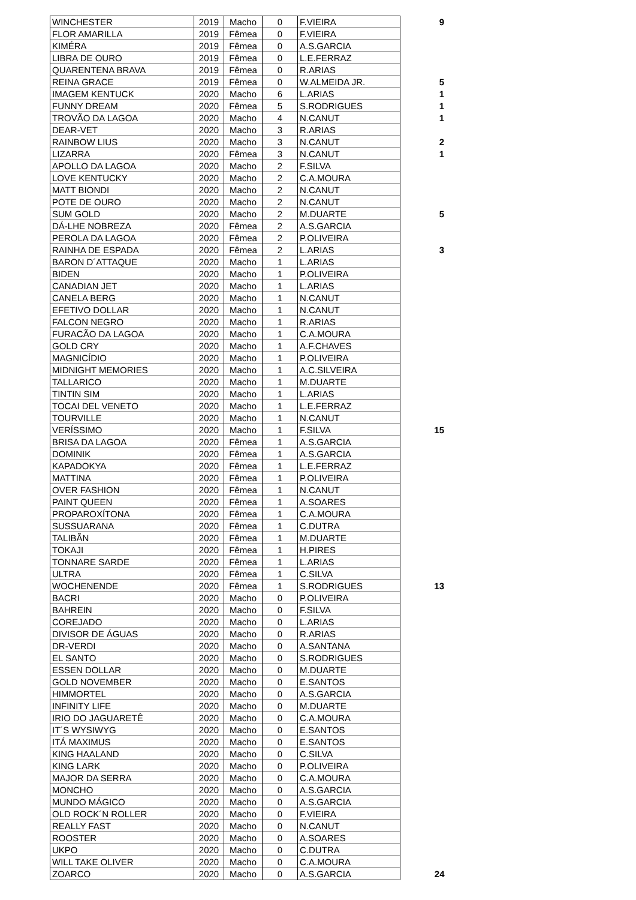| WINCHESTER | 2019 | Macho | 0 | F.VIEIRA | 9 |
| FLOR AMARILLA | 2019 | Fêmea | 0 | F.VIEIRA | |
| KIMÉRA | 2019 | Fêmea | 0 | A.S.GARCIA | |
| LIBRA DE OURO | 2019 | Fêmea | 0 | L.E.FERRAZ | |
| QUARENTENA BRAVA | 2019 | Fêmea | 0 | R.ARIAS | |
| REINA GRACE | 2019 | Fêmea | 0 | W.ALMEIDA JR. | 5 |
| IMAGEM KENTUCK | 2020 | Macho | 6 | L.ARIAS | 1 |
| FUNNY DREAM | 2020 | Fêmea | 5 | S.RODRIGUES | 1 |
| TROVÃO DA LAGOA | 2020 | Macho | 4 | N.CANUT | 1 |
| DEAR-VET | 2020 | Macho | 3 | R.ARIAS | |
| RAINBOW LIUS | 2020 | Macho | 3 | N.CANUT | 2 |
| LIZARRA | 2020 | Fêmea | 3 | N.CANUT | 1 |
| APOLLO DA LAGOA | 2020 | Macho | 2 | F.SILVA | |
| LOVE KENTUCKY | 2020 | Macho | 2 | C.A.MOURA | |
| MATT BIONDI | 2020 | Macho | 2 | N.CANUT | |
| POTE DE OURO | 2020 | Macho | 2 | N.CANUT | |
| SUM GOLD | 2020 | Macho | 2 | M.DUARTE | 5 |
| DÁ-LHE NOBREZA | 2020 | Fêmea | 2 | A.S.GARCIA | |
| PEROLA DA LAGOA | 2020 | Fêmea | 2 | P.OLIVEIRA | |
| RAINHA DE ESPADA | 2020 | Fêmea | 2 | L.ARIAS | 3 |
| BARON D´ATTAQUE | 2020 | Macho | 1 | L.ARIAS | |
| BIDEN | 2020 | Macho | 1 | P.OLIVEIRA | |
| CANADIAN JET | 2020 | Macho | 1 | L.ARIAS | |
| CANELA BERG | 2020 | Macho | 1 | N.CANUT | |
| EFETIVO DOLLAR | 2020 | Macho | 1 | N.CANUT | |
| FALCON NEGRO | 2020 | Macho | 1 | R.ARIAS | |
| FURACÃO DA LAGOA | 2020 | Macho | 1 | C.A.MOURA | |
| GOLD CRY | 2020 | Macho | 1 | A.F.CHAVES | |
| MAGNICÍDIO | 2020 | Macho | 1 | P.OLIVEIRA | |
| MIDNIGHT MEMORIES | 2020 | Macho | 1 | A.C.SILVEIRA | |
| TALLARICO | 2020 | Macho | 1 | M.DUARTE | |
| TINTIN SIM | 2020 | Macho | 1 | L.ARIAS | |
| TOCAI DEL VENETO | 2020 | Macho | 1 | L.E.FERRAZ | |
| TOURVILLE | 2020 | Macho | 1 | N.CANUT | |
| VERÍSSIMO | 2020 | Macho | 1 | F.SILVA | 15 |
| BRISA DA LAGOA | 2020 | Fêmea | 1 | A.S.GARCIA | |
| DOMINIK | 2020 | Fêmea | 1 | A.S.GARCIA | |
| KAPADOKYA | 2020 | Fêmea | 1 | L.E.FERRAZ | |
| MATTINA | 2020 | Fêmea | 1 | P.OLIVEIRA | |
| OVER FASHION | 2020 | Fêmea | 1 | N.CANUT | |
| PAINT QUEEN | 2020 | Fêmea | 1 | A.SOARES | |
| PROPAROXÍTONA | 2020 | Fêmea | 1 | C.A.MOURA | |
| SUSSUARANA | 2020 | Fêmea | 1 | C.DUTRA | |
| TALIBÃN | 2020 | Fêmea | 1 | M.DUARTE | |
| TOKAJI | 2020 | Fêmea | 1 | H.PIRES | |
| TONNARE SARDE | 2020 | Fêmea | 1 | L.ARIAS | |
| ULTRA | 2020 | Fêmea | 1 | C.SILVA | |
| WOCHENENDE | 2020 | Fêmea | 1 | S.RODRIGUES | 13 |
| BACRI | 2020 | Macho | 0 | P.OLIVEIRA | |
| BAHREIN | 2020 | Macho | 0 | F.SILVA | |
| COREJADO | 2020 | Macho | 0 | L.ARIAS | |
| DIVISOR DE ÁGUAS | 2020 | Macho | 0 | R.ARIAS | |
| DR-VERDI | 2020 | Macho | 0 | A.SANTANA | |
| EL SANTO | 2020 | Macho | 0 | S.RODRIGUES | |
| ESSEN DOLLAR | 2020 | Macho | 0 | M.DUARTE | |
| GOLD NOVEMBER | 2020 | Macho | 0 | E.SANTOS | |
| HIMMORTEL | 2020 | Macho | 0 | A.S.GARCIA | |
| INFINITY LIFE | 2020 | Macho | 0 | M.DUARTE | |
| IRIO DO JAGUARETÊ | 2020 | Macho | 0 | C.A.MOURA | |
| IT´S WYSIWYG | 2020 | Macho | 0 | E.SANTOS | |
| ITÁ MAXIMUS | 2020 | Macho | 0 | E.SANTOS | |
| KING HAALAND | 2020 | Macho | 0 | C.SILVA | |
| KING LARK | 2020 | Macho | 0 | P.OLIVEIRA | |
| MAJOR DA SERRA | 2020 | Macho | 0 | C.A.MOURA | |
| MONCHO | 2020 | Macho | 0 | A.S.GARCIA | |
| MUNDO MÁGICO | 2020 | Macho | 0 | A.S.GARCIA | |
| OLD ROCK´N ROLLER | 2020 | Macho | 0 | F.VIEIRA | |
| REALLY FAST | 2020 | Macho | 0 | N.CANUT | |
| ROOSTER | 2020 | Macho | 0 | A.SOARES | |
| UKPO | 2020 | Macho | 0 | C.DUTRA | |
| WILL TAKE OLIVER | 2020 | Macho | 0 | C.A.MOURA | |
| ZOARCO | 2020 | Macho | 0 | A.S.GARCIA | 24 |